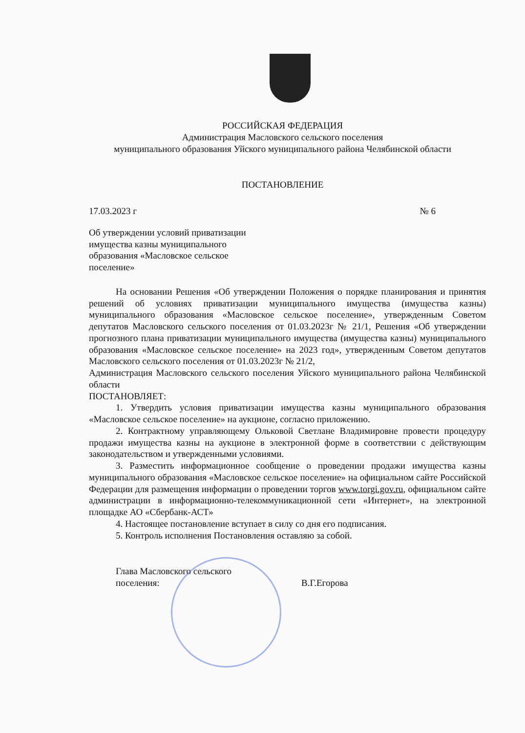РОССИЙСКАЯ ФЕДЕРАЦИЯ
Администрация Масловского сельского поселения
муниципального образования Уйского муниципального района Челябинской области
ПОСТАНОВЛЕНИЕ
17.03.2023 г № 6
Об утверждении условий приватизации имущества казны муниципального образования «Масловское сельское поселение»
На основании Решения «Об утверждении Положения о порядке планирования и принятия решений об условиях приватизации муниципального имущества (имущества казны) муниципального образования «Масловское сельское поселение», утвержденным Советом депутатов Масловского сельского поселения от 01.03.2023г № 21/1, Решения «Об утверждении прогнозного плана приватизации муниципального имущества (имущества казны) муниципального образования «Масловское сельское поселение» на 2023 год», утвержденным Советом депутатов Масловского сельского поселения от 01.03.2023г № 21/2,
Администрация Масловского сельского поселения Уйского муниципального района Челябинской области
ПОСТАНОВЛЯЕТ:
1. Утвердить условия приватизации имущества казны муниципального образования «Масловское сельское поселение» на аукционе, согласно приложению.
2. Контрактному управляющему Ольковой Светлане Владимировне провести процедуру продажи имущества казны на аукционе в электронной форме в соответствии с действующим законодательством и утвержденными условиями.
3. Разместить информационное сообщение о проведении продажи имущества казны муниципального образования «Масловское сельское поселение» на официальном сайте Российской Федерации для размещения информации о проведении торгов www.torgi.gov.ru, официальном сайте администрации в информационно-телекоммуникационной сети «Интернет», на электронной площадке АО «Сбербанк-АСТ»
4. Настоящее постановление вступает в силу со дня его подписания.
5. Контроль исполнения Постановления оставляю за собой.
Глава Масловского сельского
поселения:
В.Г.Егорова